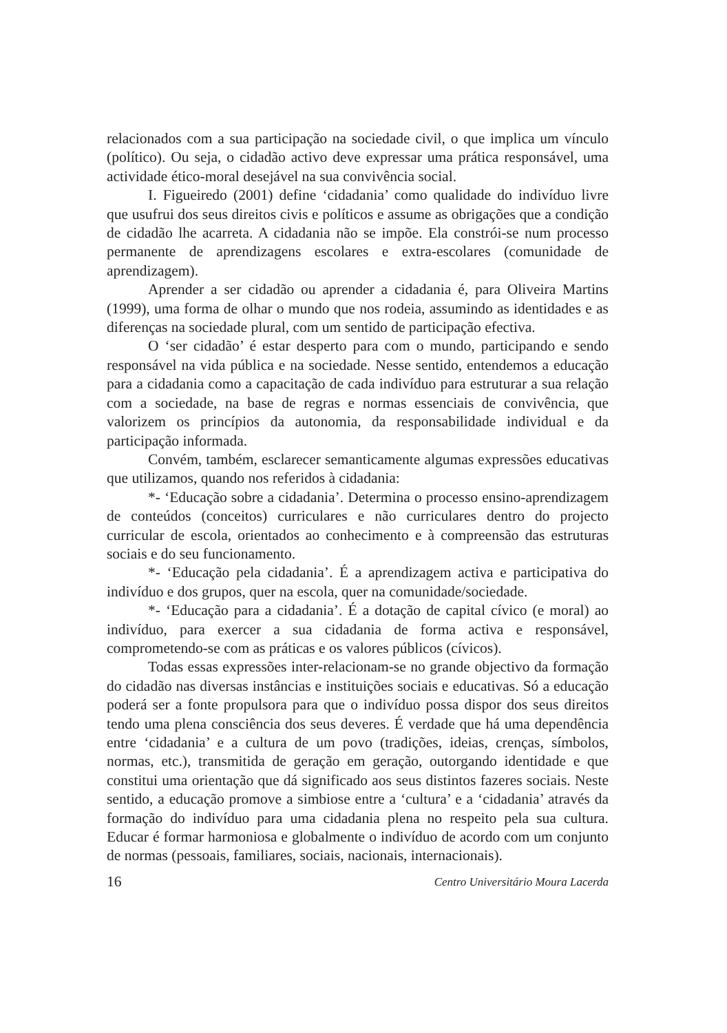relacionados com a sua participação na sociedade civil, o que implica um vínculo (político). Ou seja, o cidadão activo deve expressar uma prática responsável, uma actividade ético-moral desejável na sua convivência social.
I. Figueiredo (2001) define ‘cidadania’ como qualidade do indivíduo livre que usufrui dos seus direitos civis e políticos e assume as obrigações que a condição de cidadão lhe acarreta. A cidadania não se impõe. Ela constrói-se num processo permanente de aprendizagens escolares e extra-escolares (comunidade de aprendizagem).
Aprender a ser cidadão ou aprender a cidadania é, para Oliveira Martins (1999), uma forma de olhar o mundo que nos rodeia, assumindo as identidades e as diferenças na sociedade plural, com um sentido de participação efectiva.
O ‘ser cidadão’ é estar desperto para com o mundo, participando e sendo responsável na vida pública e na sociedade. Nesse sentido, entendemos a educação para a cidadania como a capacitação de cada indivíduo para estruturar a sua relação com a sociedade, na base de regras e normas essenciais de convivência, que valorizem os princípios da autonomia, da responsabilidade individual e da participação informada.
Convém, também, esclarecer semanticamente algumas expressões educativas que utilizamos, quando nos referidos à cidadania:
*- ‘Educação sobre a cidadania’. Determina o processo ensino-aprendizagem de conteúdos (conceitos) curriculares e não curriculares dentro do projecto curricular de escola, orientados ao conhecimento e à compreensão das estruturas sociais e do seu funcionamento.
*- ‘Educação pela cidadania’. É a aprendizagem activa e participativa do indivíduo e dos grupos, quer na escola, quer na comunidade/sociedade.
*- ‘Educação para a cidadania’. É a dotação de capital cívico (e moral) ao indivíduo, para exercer a sua cidadania de forma activa e responsável, comprometendo-se com as práticas e os valores públicos (cívicos).
Todas essas expressões inter-relacionam-se no grande objectivo da formação do cidadão nas diversas instâncias e instituições sociais e educativas. Só a educação poderá ser a fonte propulsora para que o indivíduo possa dispor dos seus direitos tendo uma plena consciência dos seus deveres. É verdade que há uma dependência entre ‘cidadania’ e a cultura de um povo (tradições, ideias, crenças, símbolos, normas, etc.), transmitida de geração em geração, outorgando identidade e que constitui uma orientação que dá significado aos seus distintos fazeres sociais. Neste sentido, a educação promove a simbiose entre a ‘cultura’ e a ‘cidadania’ através da formação do indivíduo para uma cidadania plena no respeito pela sua cultura. Educar é formar harmoniosa e globalmente o indivíduo de acordo com um conjunto de normas (pessoais, familiares, sociais, nacionais, internacionais).
16 Centro Universitário Moura Lacerda